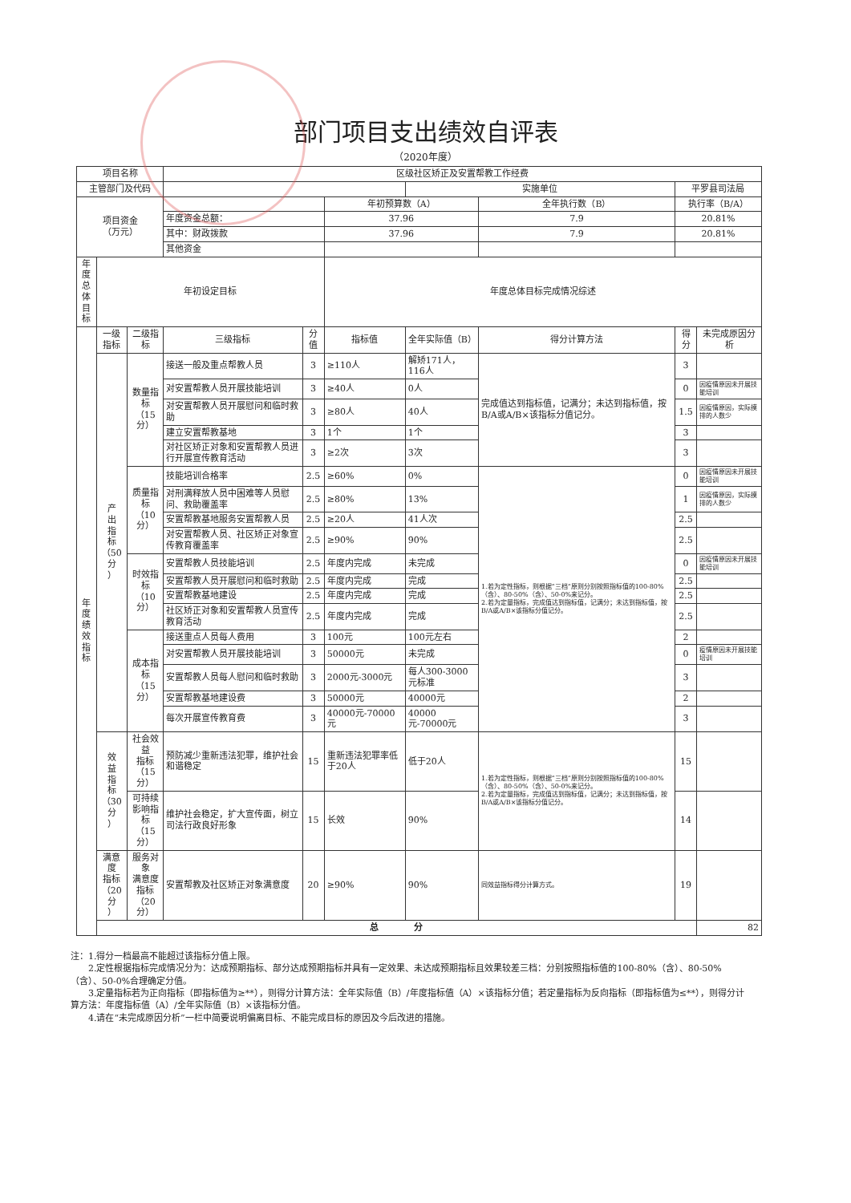部门项目支出绩效自评表
（2020年度）
| 项目名称 | | | 区级社区矫正及安置帮教工作经费 | | | | | | |
| 主管部门及代码 | | | | | | 实施单位 | | 平罗县司法局 | |
| 项目资金 （万元） | | | | | 年初预算数（A） | | 全年执行数（B） | 执行率（B/A） | |
| | | | 年度资金总额： | | 37.96 | | 7.9 | 20.81% | |
| | | | 其中：财政拨款 | | 37.96 | | 7.9 | 20.81% | |
| | | | 其他资金 | | | | | | |
| 年度 总体 目标 | 年初设定目标 | | | | 年度总体目标完成情况综述 | | | | |
| 年 度 绩 效 指 标 | 一级 指标 | 二级指标 | 三级指标 | 分值 | 指标值 | 全年实际值（B） | 得分计算方法 | 得分 | 未完成原因分析 |
| | 产 出 指 标 （50分 ） | 数量指标 （15分） | 接送一般及重点帮教人员 | 3 | ≥110人 | 解矫171人，116人 | 完成值达到指标值，记满分；未达到指标值，按B/A或A/B×该指标分值记分。 | 3 | |
| | | | 对安置帮教人员开展技能培训 | 3 | ≥40人 | 0人 | | 0 | 因疫情原因未开展技能培训 |
| | | | 对安置帮教人员开展慰问和临时救助 | 3 | ≥80人 | 40人 | | 1.5 | 因疫情原因，实际摸排的人数少 |
| | | | 建立安置帮教基地 | 3 | 1个 | 1个 | | 3 | |
| | | | 对社区矫正对象和安置帮教人员进行开展宣传教育活动 | 3 | ≥2次 | 3次 | | 3 | |
| | | 质量指标 （10分） | 技能培训合格率 | 2.5 | ≥60% | 0% | 1.若为定性指标，则根据“三档”原则分别按照指标值的100-80%（含）、80-50%（含）、50-0%来记分。 2.若为定量指标，完成值达到指标值，记满分；未达到指标值，按B/A或A/B×该指标分值记分。 | 0 | 因疫情原因未开展技能培训 |
| | | | 对刑满释放人员中困难等人员慰问、救助覆盖率 | 2.5 | ≥80% | 13% | | 1 | 因疫情原因，实际摸排的人数少 |
| | | | 安置帮教基地服务安置帮教人员 | 2.5 | ≥20人 | 41人次 | | 2.5 | |
| | | | 对安置帮教人员、社区矫正对象宣传教育覆盖率 | 2.5 | ≥90% | 90% | | 2.5 | |
| | | 时效指标 （10分） | 安置帮教人员技能培训 | 2.5 | 年度内完成 | 未完成 | | 0 | 因疫情原因未开展技能培训 |
| | | | 安置帮教人员开展慰问和临时救助 | 2.5 | 年度内完成 | 完成 | | 2.5 | |
| | | | 安置帮教基地建设 | 2.5 | 年度内完成 | 完成 | | 2.5 | |
| | | | 社区矫正对象和安置帮教人员宣传教育活动 | 2.5 | 年度内完成 | 完成 | | 2.5 | |
| | | 成本指标 （15分） | 接送重点人员每人费用 | 3 | 100元 | 100元左右 | | 2 | |
| | | | 对安置帮教人员开展技能培训 | 3 | 50000元 | 未完成 | | 0 | 疫情原因未开展技能培训 |
| | | | 安置帮教人员每人慰问和临时救助 | 3 | 2000元-3000元 | 每人300-3000元标准 | | 3 | |
| | | | 安置帮教基地建设费 | 3 | 50000元 | 40000元 | | 2 | |
| | | | 每次开展宣传教育费 | 3 | 40000元-70000元 | 40000元-70000元 | | 3 | |
| | 效 益 指 标 （30分 ） | 社会效益 指标 （15分） | 预防减少重新违法犯罪，维护社会和谐稳定 | 15 | 重新违法犯罪率低于20人 | 低于20人 | 1.若为定性指标，则根据“三档”原则分别按照指标值的100-80%（含）、80-50%（含）、50-0%来记分。 2.若为定量指标，完成值达到指标值，记满分；未达到指标值，按B/A或A/B×该指标分值记分。 | 15 | |
| | | 可持续 影响指标 （15分） | 维护社会稳定，扩大宣传面，树立司法行政良好形象 | 15 | 长效 | 90% | | 14 | |
| | 满意度 指标 （20分 ） | 服务对象 满意度 指标 （20分） | 安置帮教及社区矫正对象满意度 | 20 | ≥90% | 90% | 同效益指标得分计算方式。 | 19 | |
| | 总 分 | | | | | | | | 82 |
注：1.得分一档最高不能超过该指标分值上限。
　　2.定性根据指标完成情况分为：达成预期指标、部分达成预期指标并具有一定效果、未达成预期指标且效果较差三档：分别按照指标值的100-80%（含）、80-50%（含）、50-0%合理确定分值。
　　3.定量指标若为正向指标（即指标值为≥**），则得分计算方法：全年实际值（B）/年度指标值（A）×该指标分值；若定量指标为反向指标（即指标值为≤**），则得分计算方法：年度指标值（A）/全年实际值（B）×该指标分值。
　　4.请在“未完成原因分析”一栏中简要说明偏离目标、不能完成目标的原因及今后改进的措施。